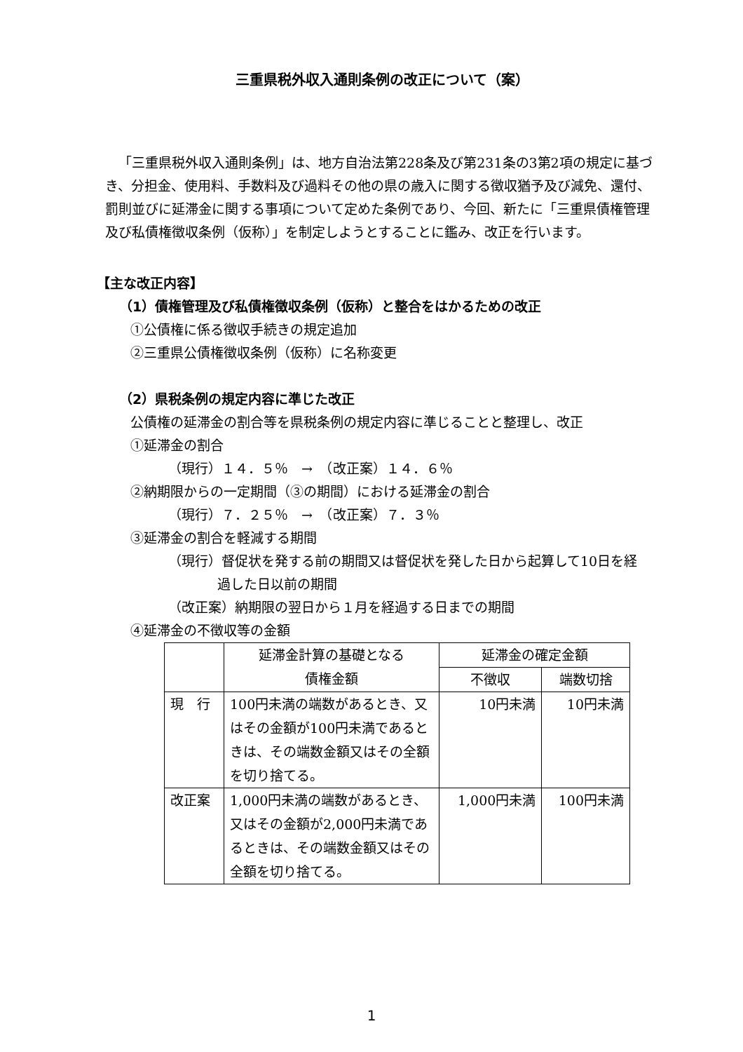三重県税外収入通則条例の改正について（案）
「三重県税外収入通則条例」は、地方自治法第228条及び第231条の3第2項の規定に基づき、分担金、使用料、手数料及び過料その他の県の歳入に関する徴収猶予及び減免、還付、罰則並びに延滞金に関する事項について定めた条例であり、今回、新たに「三重県債権管理及び私債権徴収条例（仮称）」を制定しようとすることに鑑み、改正を行います。
【主な改正内容】
（1）債権管理及び私債権徴収条例（仮称）と整合をはかるための改正
①公債権に係る徴収手続きの規定追加
②三重県公債権徴収条例（仮称）に名称変更
（2）県税条例の規定内容に準じた改正
公債権の延滞金の割合等を県税条例の規定内容に準じることと整理し、改正
①延滞金の割合
（現行）１４．５％　→　（改正案）１４．６％
②納期限からの一定期間（③の期間）における延滞金の割合
（現行）７．２５％　→　（改正案）７．３％
③延滞金の割合を軽減する期間
（現行）督促状を発する前の期間又は督促状を発した日から起算して10日を経
過した日以前の期間
（改正案）納期限の翌日から１月を経過する日までの期間
④延滞金の不徴収等の金額
| | 延滞金計算の基礎となる 債権金額 | 延滞金の確定金額 | |
| --- | --- | --- | --- |
| | | 不徴収 | 端数切捨 |
| 現 行 | 100円未満の端数があるとき、又はその金額が100円未満であるときは、その端数金額又はその全額を切り捨てる。 | 10円未満 | 10円未満 |
| 改正案 | 1,000円未満の端数があるとき、又はその金額が2,000円未満であるときは、その端数金額又はその全額を切り捨てる。 | 1,000円未満 | 100円未満 |
1